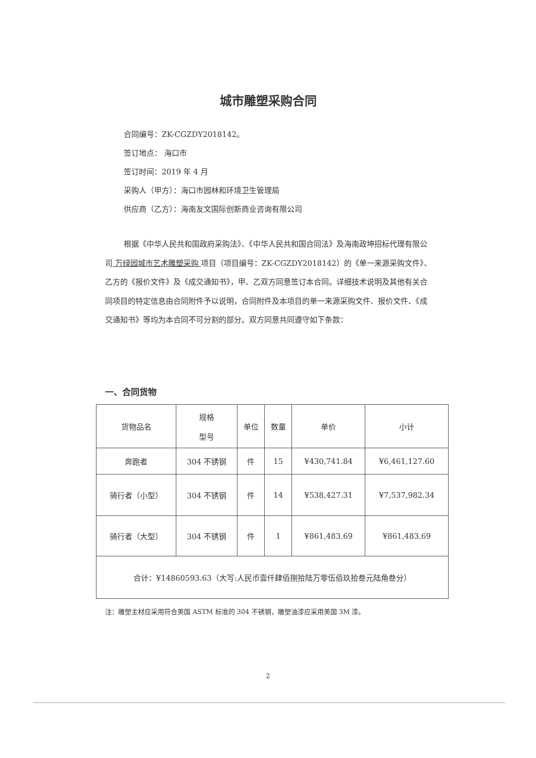城市雕塑采购合同
合同编号：ZK-CGZDY2018142。
签订地点： 海口市
签订时间：2019 年 4 月
采购人（甲方）：海口市园林和环境卫生管理局
供应商（乙方）：海南友文国际创新商业咨询有限公司
根据《中华人民共和国政府采购法》、《中华人民共和国合同法》及海南政坤招标代理有限公司 万绿园城市艺术雕塑采购 项目（项目编号：ZK-CGZDY2018142）的《单一来源采购文件》、乙方的《报价文件》及《成交通知书》，甲、乙双方同意签订本合同。详细技术说明及其他有关合同项目的特定信息由合同附件予以说明，合同附件及本项目的单一来源采购文件、报价文件、《成交通知书》等均为本合同不可分割的部分。双方同意共同遵守如下条款：
一、合同货物
| 货物品名 | 规格 型号 | 单位 | 数量 | 单价 | 小计 |
| --- | --- | --- | --- | --- | --- |
| 奔跑者 | 304 不锈钢 | 件 | 15 | ¥430,741.84 | ¥6,461,127.60 |
| 骑行者（小型） | 304 不锈钢 | 件 | 14 | ¥538,427.31 | ¥7,537,982.34 |
| 骑行者（大型） | 304 不锈钢 | 件 | 1 | ¥861,483.69 | ¥861,483.69 |
| 合计：¥14860593.63（大写:人民币壹仟肆佰捌拾陆万零伍佰玖拾叁元陆角叁分） | | | | | |
注：雕塑主材应采用符合美国 ASTM 标准的 304 不锈钢，雕塑油漆应采用美国 3M 漆。
2